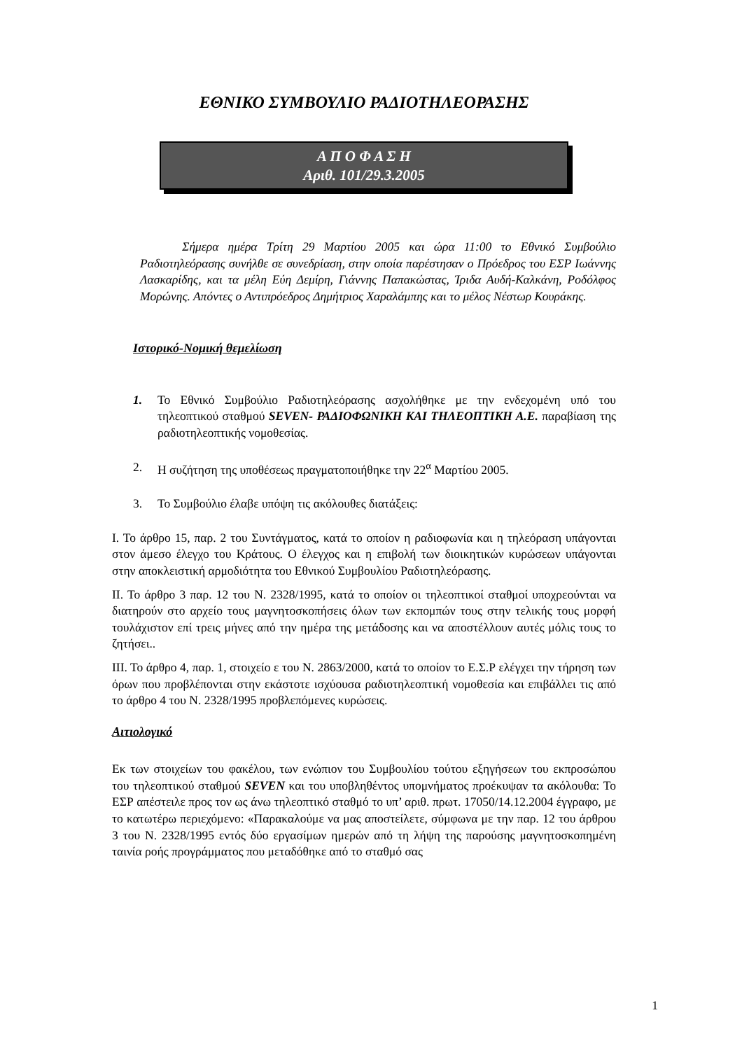ΕΘΝΙΚΟ ΣΥΜΒΟΥΛΙΟ ΡΑΔΙΟΤΗΛΕΟΡΑΣΗΣ
Α Π Ο Φ Α Σ Η
Αριθ. 101/29.3.2005
Σήμερα ημέρα Τρίτη 29 Μαρτίου 2005 και ώρα 11:00 το Εθνικό Συμβούλιο Ραδιοτηλεόρασης συνήλθε σε συνεδρίαση, στην οποία παρέστησαν ο Πρόεδρος του ΕΣΡ Ιωάννης Λασκαρίδης, και τα μέλη Εύη Δεμίρη, Γιάννης Παπακώστας, Ίριδα Αυδή-Καλκάνη, Ροδόλφος Μορώνης. Απόντες ο Αντιπρόεδρος Δημήτριος Χαραλάμπης και το μέλος Νέστωρ Κουράκης.
Ιστορικό-Νομική θεμελίωση
1. Το Εθνικό Συμβούλιο Ραδιοτηλεόρασης ασχολήθηκε με την ενδεχομένη υπό του τηλεοπτικού σταθμού SEVEN- ΡΑΔΙΟΦΩΝΙΚΗ ΚΑΙ ΤΗΛΕΟΠΤΙΚΗ Α.Ε. παραβίαση της ραδιοτηλεοπτικής νομοθεσίας.
2. Η συζήτηση της υποθέσεως πραγματοποιήθηκε την 22<sup>α</sup> Μαρτίου 2005.
3. Το Συμβούλιο έλαβε υπόψη τις ακόλουθες διατάξεις:
Ι. Το άρθρο 15, παρ. 2 του Συντάγματος, κατά το οποίον η ραδιοφωνία και η τηλεόραση υπάγονται στον άμεσο έλεγχο του Κράτους. Ο έλεγχος και η επιβολή των διοικητικών κυρώσεων υπάγονται στην αποκλειστική αρμοδιότητα του Εθνικού Συμβουλίου Ραδιοτηλεόρασης.
ΙΙ. Το άρθρο 3 παρ. 12 του Ν. 2328/1995, κατά το οποίον οι τηλεοπτικοί σταθμοί υποχρεούνται να διατηρούν στο αρχείο τους μαγνητοσκοπήσεις όλων των εκπομπών τους στην τελικής τους μορφή τουλάχιστον επί τρεις μήνες από την ημέρα της μετάδοσης και να αποστέλλουν αυτές μόλις τους το ζητήσει..
ΙΙΙ. Το άρθρο 4, παρ. 1, στοιχείο ε του Ν. 2863/2000, κατά το οποίον το Ε.Σ.Ρ ελέγχει την τήρηση των όρων που προβλέπονται στην εκάστοτε ισχύουσα ραδιοτηλεοπτική νομοθεσία και επιβάλλει τις από το άρθρο 4 του Ν. 2328/1995 προβλεπόμενες κυρώσεις.
Αιτιολογικό
Εκ των στοιχείων του φακέλου, των ενώπιον του Συμβουλίου τούτου εξηγήσεων του εκπροσώπου του τηλεοπτικού σταθμού SEVEN και του υποβληθέντος υπομνήματος προέκυψαν τα ακόλουθα: Το ΕΣΡ απέστειλε προς τον ως άνω τηλεοπτικό σταθμό το υπ’ αριθ. πρωτ. 17050/14.12.2004 έγγραφο, με το κατωτέρω περιεχόμενο: «Παρακαλούμε να μας αποστείλετε, σύμφωνα με την παρ. 12 του άρθρου 3 του Ν. 2328/1995 εντός δύο εργασίμων ημερών από τη λήψη της παρούσης μαγνητοσκοπημένη ταινία ροής προγράμματος που μεταδόθηκε από το σταθμό σας
1